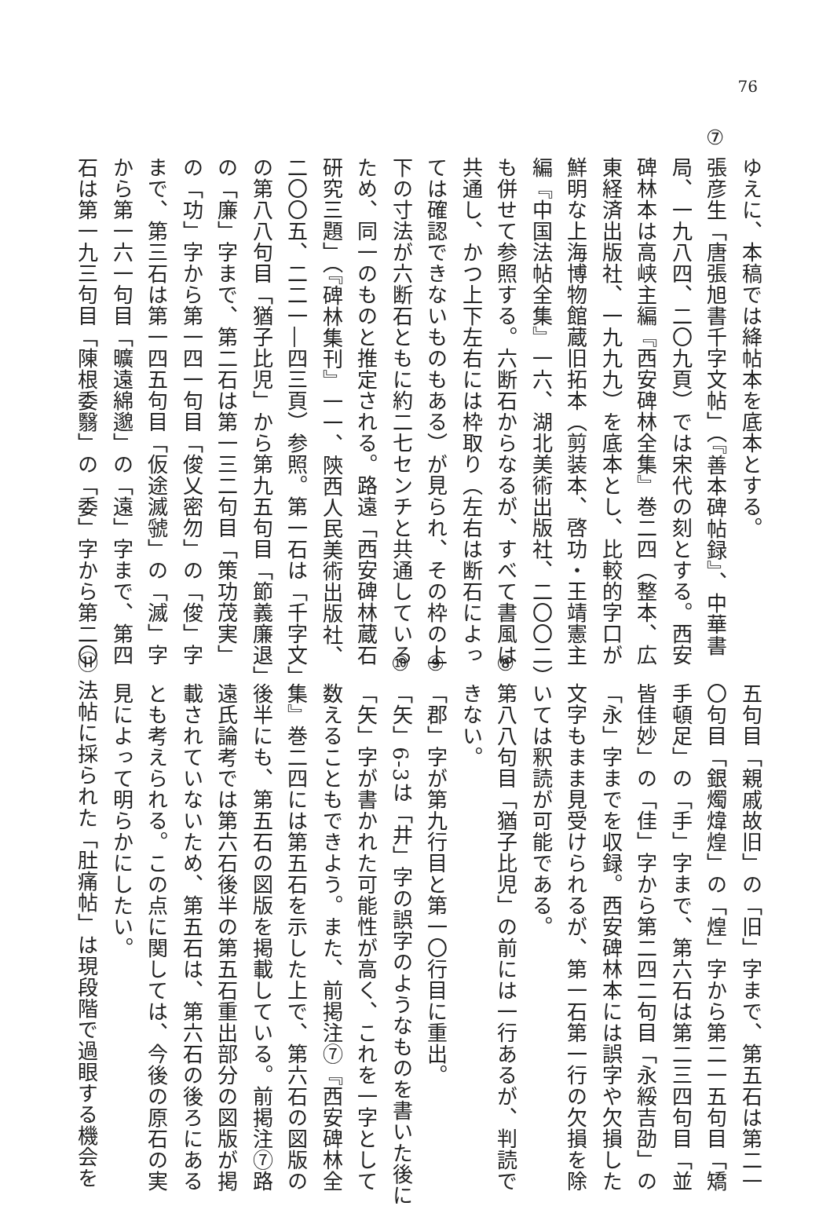76
ゆえに、本稿では絳帖本を底本とする。
⑦ 張彦生「唐張旭書千字文帖」（『善本碑帖録』、中華書
局、一九八四、二〇九頁）では宋代の刻とする。西安
碑林本は高峡主編『西安碑林全集』巻二四（整本、広
東経済出版社、一九九九）を底本とし、比較的字口が
鮮明な上海博物館蔵旧拓本（剪装本、啓功・王靖憲主
編『中国法帖全集』一六、湖北美術出版社、二〇〇二）
も併せて参照する。六断石からなるが、すべて書風は
共通し、かつ上下左右には枠取り（左右は断石によっ
ては確認できないものもある）が見られ、その枠の上
下の寸法が六断石ともに約二七センチと共通している
ため、同一のものと推定される。路遠「西安碑林蔵石
研究三題」（『碑林集刊』一一、陝西人民美術出版社、
二〇〇五、二二一―四三頁）参照。第一石は「千字文」
の第八八句目「猶子比児」から第九五句目「節義廉退」
の「廉」字まで、第二石は第一三二句目「策功茂実」
の「功」字から第一四一句目「俊乂密勿」の「俊」字
まで、第三石は第一四五句目「仮途滅虢」の「滅」字
から第一六一句目「曠遠綿邈」の「遠」字まで、第四
石は第一九三句目「陳根委翳」の「委」字から第二〇
五句目「親戚故旧」の「旧」字まで、第五石は第二一
〇句目「銀燭煒煌」の「煌」字から第二一五句目「矯
手頓足」の「手」字まで、第六石は第二三四句目「並
皆佳妙」の「佳」字から第二四二句目「永綏吉劭」の
「永」字までを収録。西安碑林本には誤字や欠損した
文字もまま見受けられるが、第一石第一行の欠損を除
いては釈読が可能である。
⑧ 第八八句目「猶子比児」の前には一行あるが、判読で
きない。
⑨ 「郡」字が第九行目と第一〇行目に重出。
⑩ 「矢」6-3は「井」字の誤字のようなものを書いた後に
「矢」字が書かれた可能性が高く、これを一字として
数えることもできよう。また、前掲注⑦『西安碑林全
集』巻二四には第五石を示した上で、第六石の図版の
後半にも、第五石の図版を掲載している。前掲注⑦路
遠氏論考では第六石後半の第五石重出部分の図版が掲
載されていないため、第五石は、第六石の後ろにある
とも考えられる。この点に関しては、今後の原石の実
見によって明らかにしたい。
⑪ 法帖に採られた「肚痛帖」は現段階で過眼する機会を